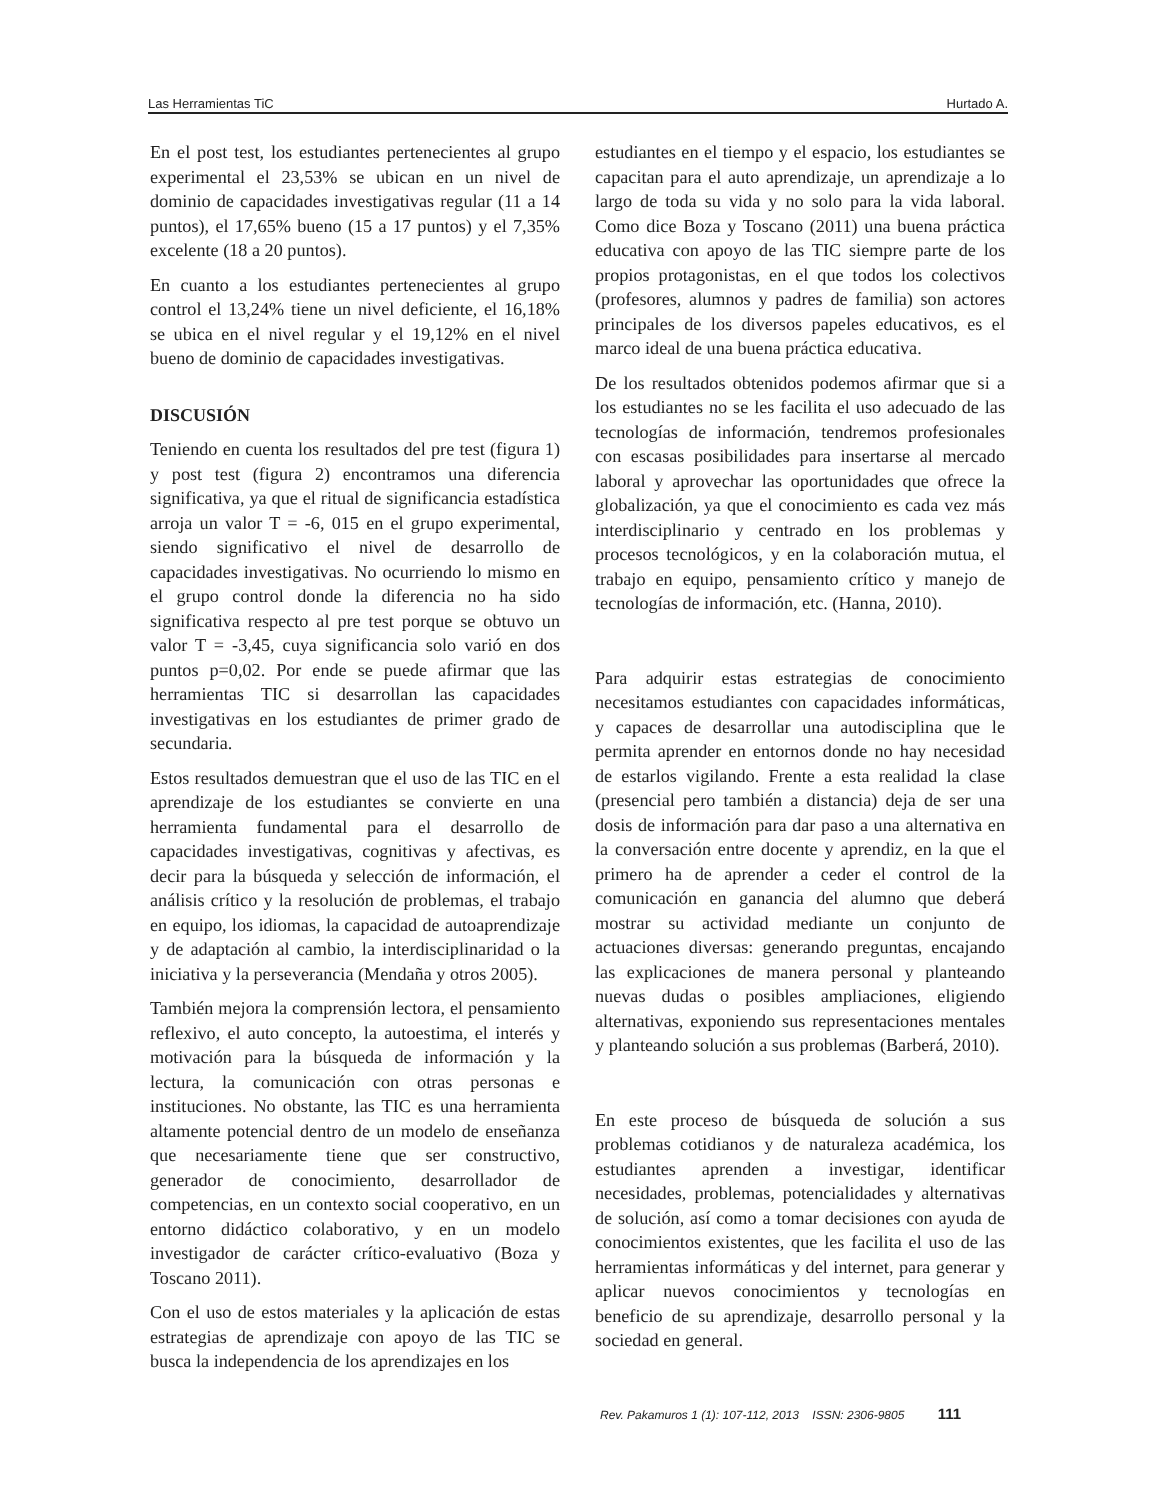Las Herramientas TiC Hurtado A.
En el post test, los estudiantes pertenecientes al grupo experimental el 23,53% se ubican en un nivel de dominio de capacidades investigativas regular (11 a 14 puntos), el 17,65% bueno (15 a 17 puntos) y el 7,35% excelente (18 a 20 puntos).
En cuanto a los estudiantes pertenecientes al grupo control el 13,24% tiene un nivel deficiente, el 16,18% se ubica en el nivel regular y el 19,12% en el nivel bueno de dominio de capacidades investigativas.
DISCUSIÓN
Teniendo en cuenta los resultados del pre test (figura 1) y post test (figura 2) encontramos una diferencia significativa, ya que el ritual de significancia estadística arroja un valor T = -6, 015 en el grupo experimental, siendo significativo el nivel de desarrollo de capacidades investigativas. No ocurriendo lo mismo en el grupo control donde la diferencia no ha sido significativa respecto al pre test porque se obtuvo un valor T = -3,45, cuya significancia solo varió en dos puntos p=0,02. Por ende se puede afirmar que las herramientas TIC si desarrollan las capacidades investigativas en los estudiantes de primer grado de secundaria.
Estos resultados demuestran que el uso de las TIC en el aprendizaje de los estudiantes se convierte en una herramienta fundamental para el desarrollo de capacidades investigativas, cognitivas y afectivas, es decir para la búsqueda y selección de información, el análisis crítico y la resolución de problemas, el trabajo en equipo, los idiomas, la capacidad de autoaprendizaje y de adaptación al cambio, la interdisciplinaridad o la iniciativa y la perseverancia (Mendaña y otros 2005).
También mejora la comprensión lectora, el pensamiento reflexivo, el auto concepto, la autoestima, el interés y motivación para la búsqueda de información y la lectura, la comunicación con otras personas e instituciones. No obstante, las TIC es una herramienta altamente potencial dentro de un modelo de enseñanza que necesariamente tiene que ser constructivo, generador de conocimiento, desarrollador de competencias, en un contexto social cooperativo, en un entorno didáctico colaborativo, y en un modelo investigador de carácter crítico-evaluativo (Boza y Toscano 2011).
Con el uso de estos materiales y la aplicación de estas estrategias de aprendizaje con apoyo de las TIC se busca la independencia de los aprendizajes en los
estudiantes en el tiempo y el espacio, los estudiantes se capacitan para el auto aprendizaje, un aprendizaje a lo largo de toda su vida y no solo para la vida laboral. Como dice Boza y Toscano (2011) una buena práctica educativa con apoyo de las TIC siempre parte de los propios protagonistas, en el que todos los colectivos (profesores, alumnos y padres de familia) son actores principales de los diversos papeles educativos, es el marco ideal de una buena práctica educativa.
De los resultados obtenidos podemos afirmar que si a los estudiantes no se les facilita el uso adecuado de las tecnologías de información, tendremos profesionales con escasas posibilidades para insertarse al mercado laboral y aprovechar las oportunidades que ofrece la globalización, ya que el conocimiento es cada vez más interdisciplinario y centrado en los problemas y procesos tecnológicos, y en la colaboración mutua, el trabajo en equipo, pensamiento crítico y manejo de tecnologías de información, etc. (Hanna, 2010).
Para adquirir estas estrategias de conocimiento necesitamos estudiantes con capacidades informáticas, y capaces de desarrollar una autodisciplina que le permita aprender en entornos donde no hay necesidad de estarlos vigilando. Frente a esta realidad la clase (presencial pero también a distancia) deja de ser una dosis de información para dar paso a una alternativa en la conversación entre docente y aprendiz, en la que el primero ha de aprender a ceder el control de la comunicación en ganancia del alumno que deberá mostrar su actividad mediante un conjunto de actuaciones diversas: generando preguntas, encajando las explicaciones de manera personal y planteando nuevas dudas o posibles ampliaciones, eligiendo alternativas, exponiendo sus representaciones mentales y planteando solución a sus problemas (Barberá, 2010).
En este proceso de búsqueda de solución a sus problemas cotidianos y de naturaleza académica, los estudiantes aprenden a investigar, identificar necesidades, problemas, potencialidades y alternativas de solución, así como a tomar decisiones con ayuda de conocimientos existentes, que les facilita el uso de las herramientas informáticas y del internet, para generar y aplicar nuevos conocimientos y tecnologías en beneficio de su aprendizaje, desarrollo personal y la sociedad en general.
Rev. Pakamuros 1 (1): 107-112, 2013 ISSN: 2306-9805 111